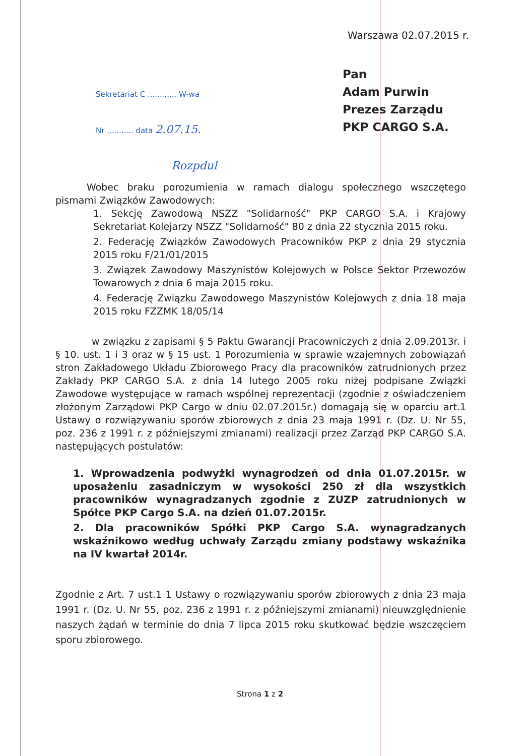Warszawa 02.07.2015 r.
Sekretariat C ............ W-wa
Nr ........... data 2.07.15.
Rozpdul
Pan
Adam Purwin
Prezes Zarządu
PKP CARGO S.A.
Wobec braku porozumienia w ramach dialogu społecznego wszczętego pismami Związków Zawodowych:
1. Sekcję Zawodową NSZZ "Solidarność" PKP CARGO S.A. i Krajowy Sekretariat Kolejarzy NSZZ "Solidarność" 80 z dnia 22 stycznia 2015 roku.
2. Federację Związków Zawodowych Pracowników PKP z dnia 29 stycznia 2015 roku F/21/01/2015
3. Związek Zawodowy Maszynistów Kolejowych w Polsce Sektor Przewozów Towarowych z dnia 6 maja 2015 roku.
4. Federację Związku Zawodowego Maszynistów Kolejowych z dnia 18 maja 2015 roku FZZMK 18/05/14
w związku z zapisami § 5 Paktu Gwarancji Pracowniczych z dnia 2.09.2013r. i § 10. ust. 1 i 3 oraz w § 15 ust. 1 Porozumienia w sprawie wzajemnych zobowiązań stron Zakładowego Układu Zbiorowego Pracy dla pracowników zatrudnionych przez Zakłady PKP CARGO S.A. z dnia 14 lutego 2005 roku niżej podpisane Związki Zawodowe występujące w ramach wspólnej reprezentacji (zgodnie z oświadczeniem złożonym Zarządowi PKP Cargo w dniu 02.07.2015r.) domagają się w oparciu art.1 Ustawy o rozwiązywaniu sporów zbiorowych z dnia 23 maja 1991 r. (Dz. U. Nr 55, poz. 236 z 1991 r. z późniejszymi zmianami) realizacji przez Zarząd PKP CARGO S.A. następujących postulatów:
1. Wprowadzenia podwyżki wynagrodzeń od dnia 01.07.2015r. w uposażeniu zasadniczym w wysokości 250 zł dla wszystkich pracowników wynagradzanych zgodnie z ZUZP zatrudnionych w Spółce PKP Cargo S.A. na dzień 01.07.2015r.
2. Dla pracowników Spółki PKP Cargo S.A. wynagradzanych wskaźnikowo według uchwały Zarządu zmiany podstawy wskaźnika na IV kwartał 2014r.
Zgodnie z Art. 7 ust.1 1 Ustawy o rozwiązywaniu sporów zbiorowych z dnia 23 maja 1991 r. (Dz. U. Nr 55, poz. 236 z 1991 r. z późniejszymi zmianami) nieuwzględnienie naszych żądań w terminie do dnia 7 lipca 2015 roku skutkować będzie wszczęciem sporu zbiorowego.
Strona 1 z 2